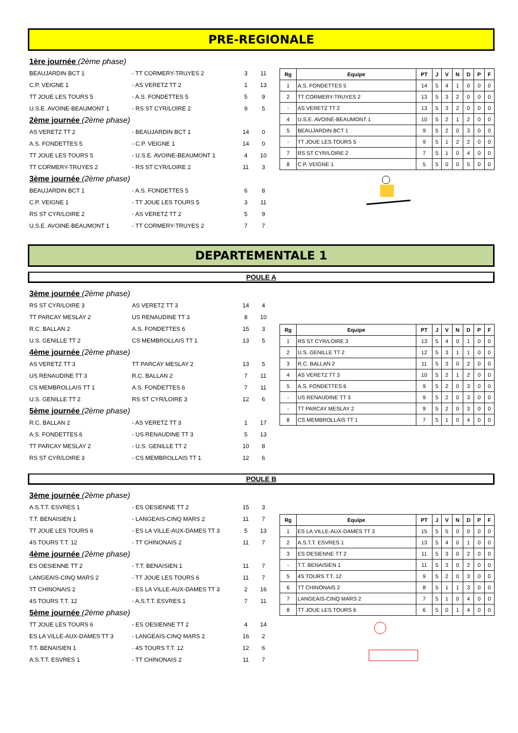PRE-REGIONALE
| 1ère journée (2ème phase) | | | |
| BEAUJARDIN BCT 1 | - TT CORMERY-TRUYES 2 | 3 | 11 |
| C.P. VEIGNE 1 | - AS VERETZ TT 2 | 1 | 13 |
| TT JOUE LES TOURS 5 | - A.S. FONDETTES 5 | 5 | 9 |
| U.S.E. AVOINE-BEAUMONT 1 | - RS ST CYR/LOIRE 2 | 9 | 5 |
| 2ème journée (2ème phase) | | | |
| AS VERETZ TT 2 | - BEAUJARDIN BCT 1 | 14 | 0 |
| A.S. FONDETTES 5 | - C.P. VEIGNE 1 | 14 | 0 |
| TT JOUE LES TOURS 5 | - U.S.E. AVOINE-BEAUMONT 1 | 4 | 10 |
| TT CORMERY-TRUYES 2 | - RS ST CYR/LOIRE 2 | 11 | 3 |
| 3ème journée (2ème phase) | | | |
| BEAUJARDIN BCT 1 | - A.S. FONDETTES 5 | 6 | 8 |
| C.P. VEIGNE 1 | - TT JOUE LES TOURS 5 | 3 | 11 |
| RS ST CYR/LOIRE 2 | - AS VERETZ TT 2 | 5 | 9 |
| U.S.E. AVOINE-BEAUMONT 1 | - TT CORMERY-TRUYES 2 | 7 | 7 |
| Rg | Equipe | PT | J | V | N | D | P | F |
| --- | --- | --- | --- | --- | --- | --- | --- | --- |
| 1 | A.S. FONDETTES 5 | 14 | 5 | 4 | 1 | 0 | 0 | 0 |
| 2 | TT CORMERY-TRUYES 2 | 13 | 5 | 3 | 2 | 0 | 0 | 0 |
| - | AS VERETZ TT 2 | 13 | 5 | 3 | 2 | 0 | 0 | 0 |
| 4 | U.S.E. AVOINE-BEAUMONT 1 | 10 | 5 | 2 | 1 | 2 | 0 | 0 |
| 5 | BEAUJARDIN BCT 1 | 9 | 5 | 2 | 0 | 3 | 0 | 0 |
| - | TT JOUE LES TOURS 5 | 9 | 5 | 1 | 2 | 2 | 0 | 0 |
| 7 | RS ST CYR/LOIRE 2 | 7 | 5 | 1 | 0 | 4 | 0 | 0 |
| 8 | C.P. VEIGNE 1 | 5 | 5 | 0 | 0 | 5 | 0 | 0 |
DEPARTEMENTALE 1
POULE A
| 3ème journée (2ème phase) | | | |
| RS ST CYR/LOIRE 3 | AS VERETZ TT 3 | 14 | 4 |
| TT PARCAY MESLAY 2 | US RENAUDINE TT 3 | 8 | 10 |
| R.C. BALLAN 2 | A.S. FONDETTES 6 | 15 | 3 |
| U.S. GENILLE TT 2 | CS MEMBROLLAIS TT 1 | 13 | 5 |
| 4ème journée (2ème phase) | | | |
| AS VERETZ TT 3 | TT PARCAY MESLAY 2 | 13 | 5 |
| US RENAUDINE TT 3 | R.C. BALLAN 2 | 7 | 11 |
| CS MEMBROLLAIS TT 1 | A.S. FONDETTES 6 | 7 | 11 |
| U.S. GENILLE TT 2 | RS ST CYR/LOIRE 3 | 12 | 6 |
| 5ème journée (2ème phase) | | | |
| R.C. BALLAN 2 | - AS VERETZ TT 3 | 1 | 17 |
| A.S. FONDETTES 6 | - US RENAUDINE TT 3 | 5 | 13 |
| TT PARCAY MESLAY 2 | - U.S. GENILLE TT 2 | 10 | 8 |
| RS ST CYR/LOIRE 3 | - CS MEMBROLLAIS TT 1 | 12 | 6 |
| Rg | Equipe | PT | J | V | N | D | P | F |
| --- | --- | --- | --- | --- | --- | --- | --- | --- |
| 1 | RS ST CYR/LOIRE 3 | 13 | 5 | 4 | 0 | 1 | 0 | 0 |
| 2 | U.S. GENILLE TT 2 | 12 | 5 | 3 | 1 | 1 | 0 | 0 |
| 3 | R.C. BALLAN 2 | 11 | 5 | 3 | 0 | 2 | 0 | 0 |
| 4 | AS VERETZ TT 3 | 10 | 5 | 2 | 1 | 2 | 0 | 0 |
| 5 | A.S. FONDETTES 6 | 9 | 5 | 2 | 0 | 3 | 0 | 0 |
| - | US RENAUDINE TT 3 | 9 | 5 | 2 | 0 | 3 | 0 | 0 |
| - | TT PARCAY MESLAY 2 | 9 | 5 | 2 | 0 | 3 | 0 | 0 |
| 8 | CS MEMBROLLAIS TT 1 | 7 | 5 | 1 | 0 | 4 | 0 | 0 |
POULE B
| 3ème journée (2ème phase) | | | |
| A.S.T.T. ESVRES 1 | - ES OESIENNE TT 2 | 15 | 3 |
| T.T. BENAISIEN 1 | - LANGEAIS-CINQ MARS 2 | 11 | 7 |
| TT JOUE LES TOURS 6 | - ES LA VILLE-AUX-DAMES TT 3 | 5 | 13 |
| 4S TOURS T.T. 12 | - TT CHINONAIS 2 | 11 | 7 |
| 4ème journée (2ème phase) | | | |
| ES OESIENNE TT 2 | - T.T. BENAISIEN 1 | 11 | 7 |
| LANGEAIS-CINQ MARS 2 | - TT JOUE LES TOURS 6 | 11 | 7 |
| TT CHINONAIS 2 | - ES LA VILLE-AUX-DAMES TT 3 | 2 | 16 |
| 4S TOURS T.T. 12 | - A.S.T.T. ESVRES 1 | 7 | 11 |
| 5ème journée (2ème phase) | | | |
| TT JOUE LES TOURS 6 | - ES OESIENNE TT 2 | 4 | 14 |
| ES LA VILLE-AUX-DAMES TT 3 | - LANGEAIS-CINQ MARS 2 | 16 | 2 |
| T.T. BENAISIEN 1 | - 4S TOURS T.T. 12 | 12 | 6 |
| A.S.T.T. ESVRES 1 | - TT CHINONAIS 2 | 11 | 7 |
| Rg | Equipe | PT | J | V | N | D | P | F |
| --- | --- | --- | --- | --- | --- | --- | --- | --- |
| 1 | ES LA VILLE-AUX-DAMES TT 3 | 15 | 5 | 5 | 0 | 0 | 0 | 0 |
| 2 | A.S.T.T. ESVRES 1 | 13 | 5 | 4 | 0 | 1 | 0 | 0 |
| 3 | ES OESIENNE TT 2 | 11 | 5 | 3 | 0 | 2 | 0 | 0 |
| - | T.T. BENAISIEN 1 | 11 | 5 | 3 | 0 | 2 | 0 | 0 |
| 5 | 4S TOURS T.T. 12 | 9 | 5 | 2 | 0 | 3 | 0 | 0 |
| 6 | TT CHINONAIS 2 | 8 | 5 | 1 | 1 | 3 | 0 | 0 |
| 7 | LANGEAIS-CINQ MARS 2 | 7 | 5 | 1 | 0 | 4 | 0 | 0 |
| 8 | TT JOUE LES TOURS 6 | 6 | 5 | 0 | 1 | 4 | 0 | 0 |